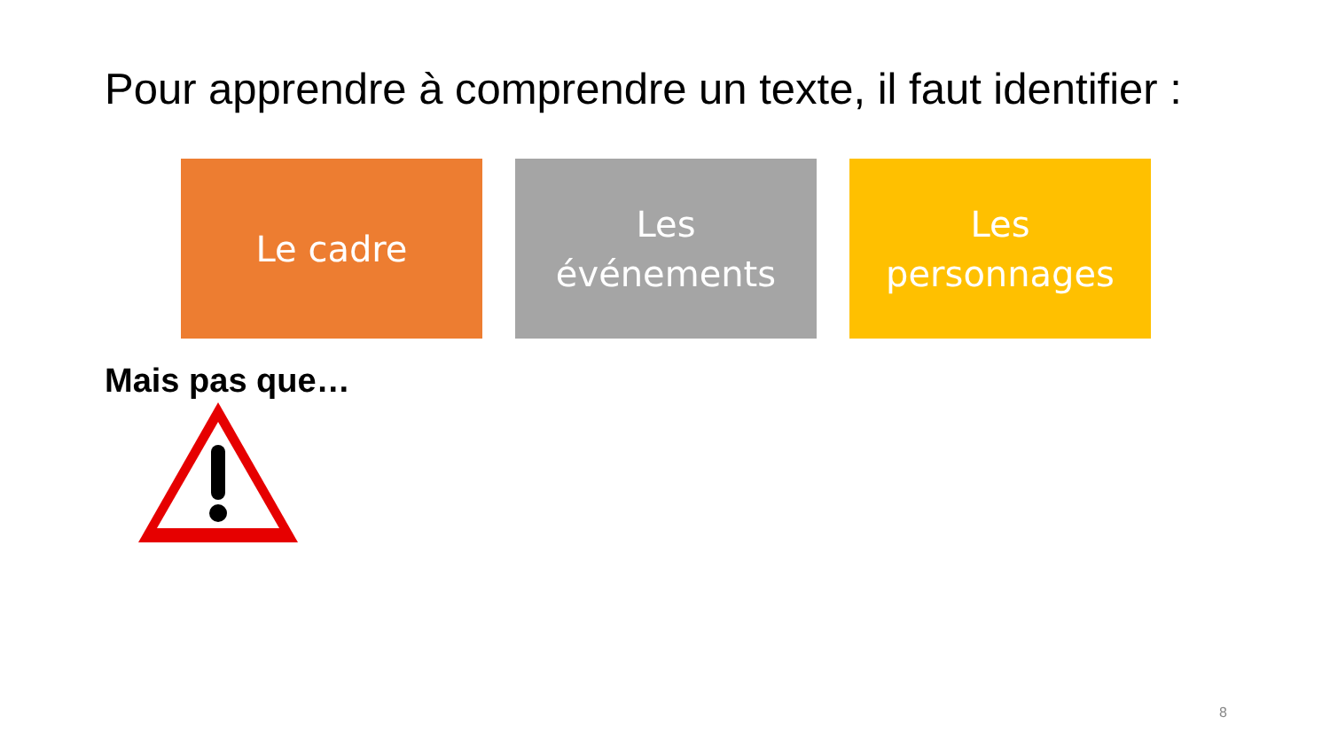Pour apprendre à comprendre un texte, il faut identifier :
Le cadre Les
événements
Les
personnages
Mais pas que…
8